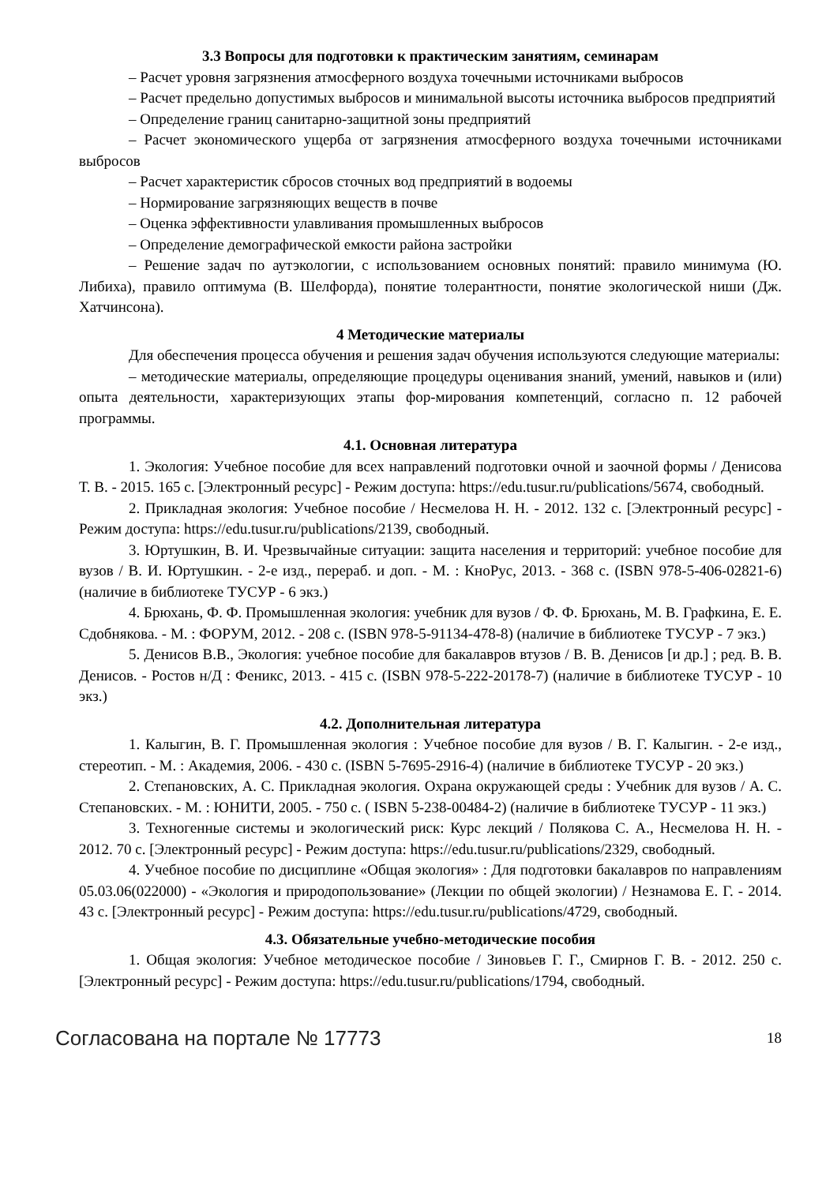3.3 Вопросы для подготовки к практическим занятиям, семинарам
– Расчет уровня загрязнения атмосферного воздуха точечными источниками выбросов
– Расчет предельно допустимых выбросов и минимальной высоты источника выбросов предприятий
– Определение границ санитарно-защитной зоны предприятий
– Расчет экономического ущерба от загрязнения атмосферного воздуха точечными источниками выбросов
– Расчет характеристик сбросов сточных вод предприятий в водоемы
– Нормирование загрязняющих веществ в почве
– Оценка эффективности улавливания промышленных выбросов
– Определение демографической емкости района застройки
– Решение задач по аутэкологии, с использованием основных понятий: правило минимума (Ю. Либиха), правило оптимума (В. Шелфорда), понятие толерантности, понятие экологической ниши (Дж. Хатчинсона).
4 Методические материалы
Для обеспечения процесса обучения и решения задач обучения используются следующие материалы:
– методические материалы, определяющие процедуры оценивания знаний, умений, навыков и (или) опыта деятельности, характеризующих этапы фор-мирования компетенций, согласно п. 12 рабочей программы.
4.1. Основная литература
1. Экология: Учебное пособие для всех направлений подготовки очной и заочной формы / Денисова Т. В. - 2015. 165 с. [Электронный ресурс] - Режим доступа: https://edu.tusur.ru/publications/5674, свободный.
2. Прикладная экология: Учебное пособие / Несмелова Н. Н. - 2012. 132 с. [Электронный ресурс] - Режим доступа: https://edu.tusur.ru/publications/2139, свободный.
3. Юртушкин, В. И. Чрезвычайные ситуации: защита населения и территорий: учебное пособие для вузов / В. И. Юртушкин. - 2-е изд., перераб. и доп. - М. : КноРус, 2013. - 368 с. (ISBN 978-5-406-02821-6) (наличие в библиотеке ТУСУР - 6 экз.)
4. Брюхань, Ф. Ф. Промышленная экология: учебник для вузов / Ф. Ф. Брюхань, М. В. Графкина, Е. Е. Сдобнякова. - М. : ФОРУМ, 2012. - 208 с. (ISBN 978-5-91134-478-8) (наличие в библиотеке ТУСУР - 7 экз.)
5. Денисов В.В., Экология: учебное пособие для бакалавров втузов / В. В. Денисов [и др.] ; ред. В. В. Денисов. - Ростов н/Д : Феникс, 2013. - 415 с. (ISBN 978-5-222-20178-7) (наличие в библиотеке ТУСУР - 10 экз.)
4.2. Дополнительная литература
1. Калыгин, В. Г. Промышленная экология : Учебное пособие для вузов / В. Г. Калыгин. - 2-е изд., стереотип. - М. : Академия, 2006. - 430 с. (ISBN 5-7695-2916-4) (наличие в библиотеке ТУСУР - 20 экз.)
2. Степановских, А. С. Прикладная экология. Охрана окружающей среды : Учебник для вузов / А. С. Степановских. - М. : ЮНИТИ, 2005. - 750 с. ( ISBN 5-238-00484-2) (наличие в библиотеке ТУСУР - 11 экз.)
3. Техногенные системы и экологический риск: Курс лекций / Полякова С. А., Несмелова Н. Н. - 2012. 70 с. [Электронный ресурс] - Режим доступа: https://edu.tusur.ru/publications/2329, свободный.
4. Учебное пособие по дисциплине «Общая экология» : Для подготовки бакалавров по направлениям 05.03.06(022000) - «Экология и природопользование» (Лекции по общей экологии) / Незнамова Е. Г. - 2014. 43 с. [Электронный ресурс] - Режим доступа: https://edu.tusur.ru/publications/4729, свободный.
4.3. Обязательные учебно-методические пособия
1. Общая экология: Учебное методическое пособие / Зиновьев Г. Г., Смирнов Г. В. - 2012. 250 с. [Электронный ресурс] - Режим доступа: https://edu.tusur.ru/publications/1794, свободный.
Согласована на портале № 17773 18